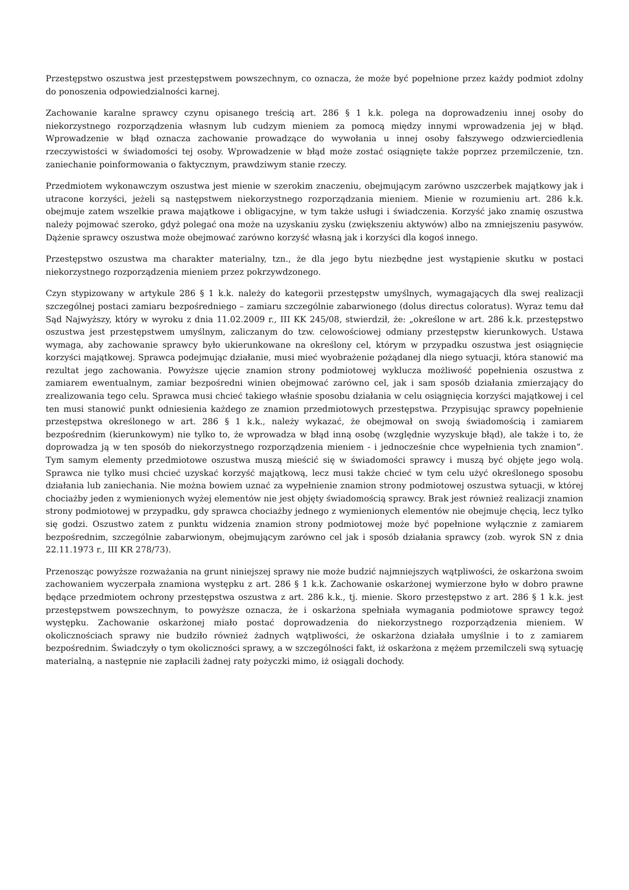Przestępstwo oszustwa jest przestępstwem powszechnym, co oznacza, że może być popełnione przez każdy podmiot zdolny do ponoszenia odpowiedzialności karnej.
Zachowanie karalne sprawcy czynu opisanego treścią art. 286 § 1 k.k. polega na doprowadzeniu innej osoby do niekorzystnego rozporządzenia własnym lub cudzym mieniem za pomocą między innymi wprowadzenia jej w błąd. Wprowadzenie w błąd oznacza zachowanie prowadzące do wywołania u innej osoby fałszywego odzwierciedlenia rzeczywistości w świadomości tej osoby. Wprowadzenie w błąd może zostać osiągnięte także poprzez przemilczenie, tzn. zaniechanie poinformowania o faktycznym, prawdziwym stanie rzeczy.
Przedmiotem wykonawczym oszustwa jest mienie w szerokim znaczeniu, obejmującym zarówno uszczerbek majątkowy jak i utracone korzyści, jeżeli są następstwem niekorzystnego rozporządzania mieniem. Mienie w rozumieniu art. 286 k.k. obejmuje zatem wszelkie prawa majątkowe i obligacyjne, w tym także usługi i świadczenia. Korzyść jako znamię oszustwa należy pojmować szeroko, gdyż polegać ona może na uzyskaniu zysku (zwiększeniu aktywów) albo na zmniejszeniu pasywów. Dążenie sprawcy oszustwa może obejmować zarówno korzyść własną jak i korzyści dla kogoś innego.
Przestępstwo oszustwa ma charakter materialny, tzn., że dla jego bytu niezbędne jest wystąpienie skutku w postaci niekorzystnego rozporządzenia mieniem przez pokrzywdzonego.
Czyn stypizowany w artykule 286 § 1 k.k. należy do kategorii przestępstw umyślnych, wymagających dla swej realizacji szczególnej postaci zamiaru bezpośredniego – zamiaru szczególnie zabarwionego (dolus directus coloratus). Wyraz temu dał Sąd Najwyższy, który w wyroku z dnia 11.02.2009 r., III KK 245/08, stwierdził, że: „określone w art. 286 k.k. przestępstwo oszustwa jest przestępstwem umyślnym, zaliczanym do tzw. celowościowej odmiany przestępstw kierunkowych. Ustawa wymaga, aby zachowanie sprawcy było ukierunkowane na określony cel, którym w przypadku oszustwa jest osiągnięcie korzyści majątkowej. Sprawca podejmując działanie, musi mieć wyobrażenie pożądanej dla niego sytuacji, która stanowić ma rezultat jego zachowania. Powyższe ujęcie znamion strony podmiotowej wyklucza możliwość popełnienia oszustwa z zamiarem ewentualnym, zamiar bezpośredni winien obejmować zarówno cel, jak i sam sposób działania zmierzający do zrealizowania tego celu. Sprawca musi chcieć takiego właśnie sposobu działania w celu osiągnięcia korzyści majątkowej i cel ten musi stanowić punkt odniesienia każdego ze znamion przedmiotowych przestępstwa. Przypisując sprawcy popełnienie przestępstwa określonego w art. 286 § 1 k.k., należy wykazać, że obejmował on swoją świadomością i zamiarem bezpośrednim (kierunkowym) nie tylko to, że wprowadza w błąd inną osobę (względnie wyzyskuje błąd), ale także i to, że doprowadza ją w ten sposób do niekorzystnego rozporządzenia mieniem - i jednocześnie chce wypełnienia tych znamion”. Tym samym elementy przedmiotowe oszustwa muszą mieścić się w świadomości sprawcy i muszą być objęte jego wolą. Sprawca nie tylko musi chcieć uzyskać korzyść majątkową, lecz musi także chcieć w tym celu użyć określonego sposobu działania lub zaniechania. Nie można bowiem uznać za wypełnienie znamion strony podmiotowej oszustwa sytuacji, w której chociażby jeden z wymienionych wyżej elementów nie jest objęty świadomością sprawcy. Brak jest również realizacji znamion strony podmiotowej w przypadku, gdy sprawca chociażby jednego z wymienionych elementów nie obejmuje chęcią, lecz tylko się godzi. Oszustwo zatem z punktu widzenia znamion strony podmiotowej może być popełnione wyłącznie z zamiarem bezpośrednim, szczególnie zabarwionym, obejmującym zarówno cel jak i sposób działania sprawcy (zob. wyrok SN z dnia 22.11.1973 r., III KR 278/73).
Przenosząc powyższe rozważania na grunt niniejszej sprawy nie może budzić najmniejszych wątpliwości, że oskarżona swoim zachowaniem wyczerpała znamiona występku z art. 286 § 1 k.k. Zachowanie oskarżonej wymierzone było w dobro prawne będące przedmiotem ochrony przestępstwa oszustwa z art. 286 k.k., tj. mienie. Skoro przestępstwo z art. 286 § 1 k.k. jest przestępstwem powszechnym, to powyższe oznacza, że i oskarżona spełniała wymagania podmiotowe sprawcy tegoż występku. Zachowanie oskarżonej miało postać doprowadzenia do niekorzystnego rozporządzenia mieniem. W okolicznościach sprawy nie budziło również żadnych wątpliwości, że oskarżona działała umyślnie i to z zamiarem bezpośrednim. Świadczyły o tym okoliczności sprawy, a w szczególności fakt, iż oskarżona z mężem przemilczeli swą sytuację materialną, a następnie nie zapłacili żadnej raty pożyczki mimo, iż osiągali dochody.